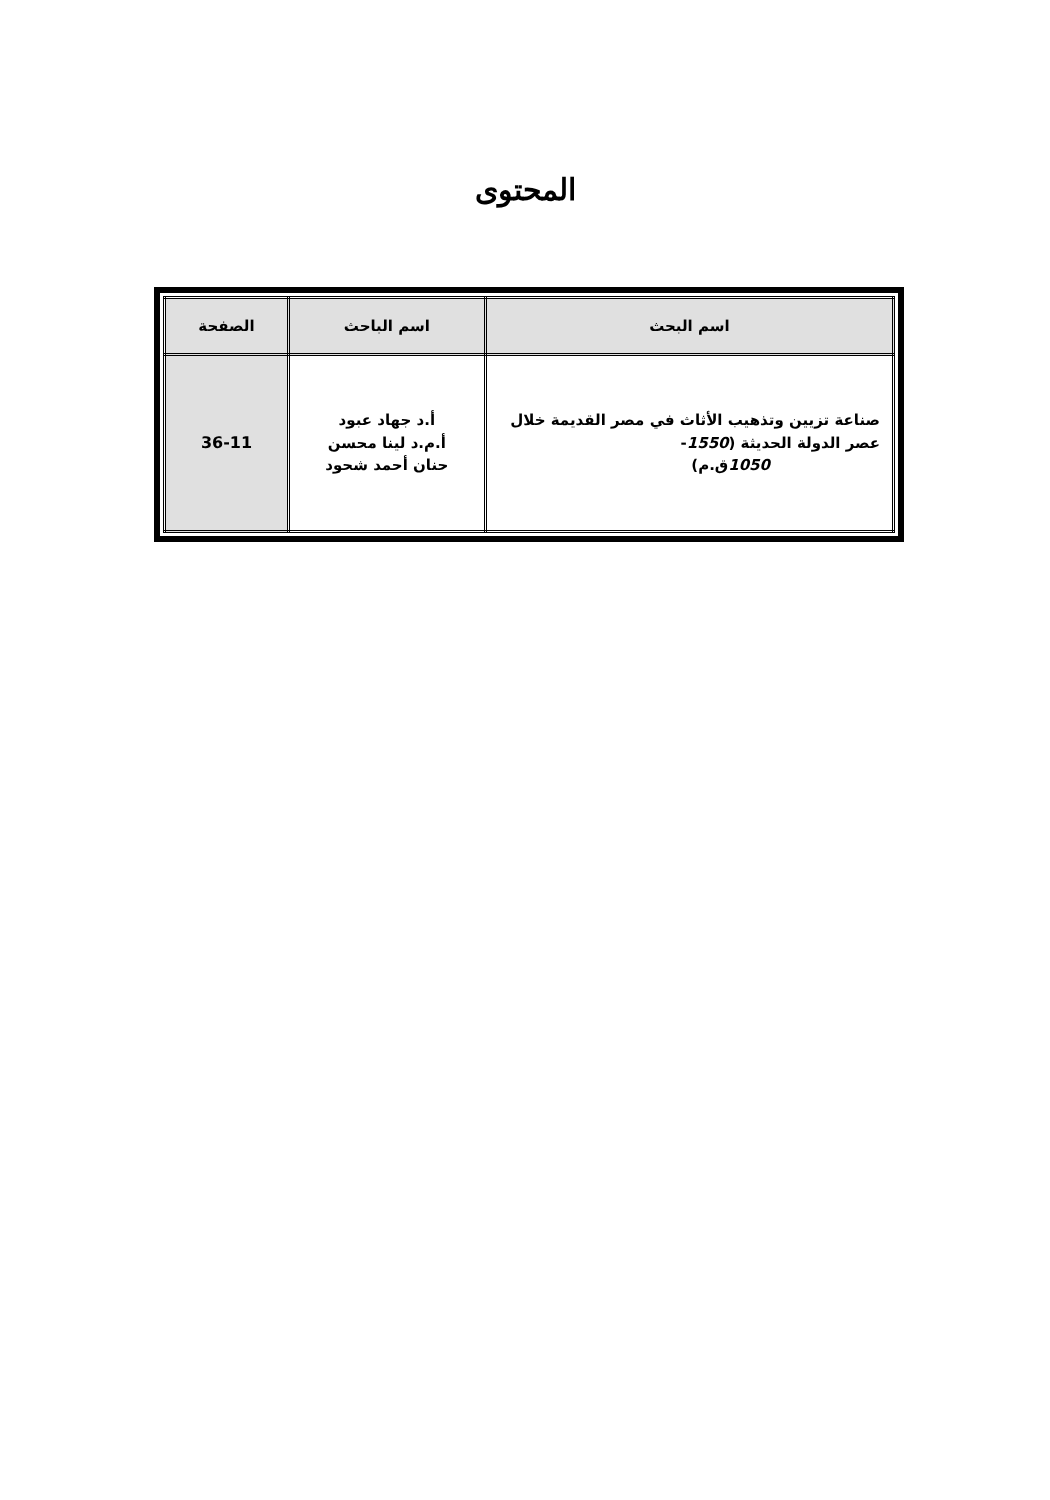المحتوى
| اسم البحث | اسم الباحث | الصفحة |
| --- | --- | --- |
| صناعة تزيين وتذهيب الأثاث في مصر القديمة خلال عصر الدولة الحديثة ( 1550 - 1050 ق.م) | أ.د جهاد عبود أ.م.د لينا محسن حنان أحمد شحود | 36-11 |